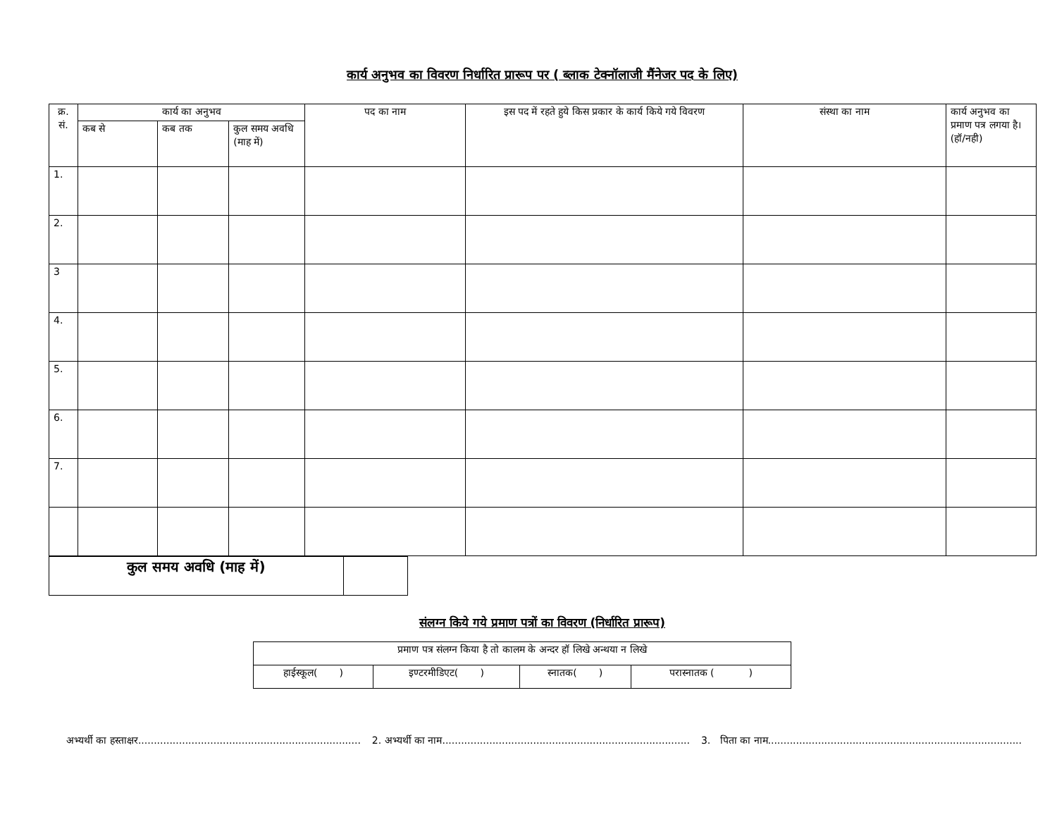कार्य अनुभव का विवरण निर्धारित प्रारूप पर ( ब्लाक टेक्नॉलाजी मैंनेजर पद के लिए)
| क्र. सं. | कार्य का अनुभव | | | पद का नाम | इस पद में रहते हुये किस प्रकार के कार्य किये गये विवरण | संस्था का नाम | कार्य अनुभव का प्रमाण पत्र लगया है। (हॉ/नही) |
| --- | --- | --- | --- | --- | --- | --- | --- |
| | कब से | कब तक | कुल समय अवधि (माह में) | | | | |
| 1. | | | | | | | |
| 2. | | | | | | | |
| 3 | | | | | | | |
| 4. | | | | | | | |
| 5. | | | | | | | |
| 6. | | | | | | | |
| 7. | | | | | | | |
| कुल समय अवधि (माह में) | |
संलग्न किये गये प्रमाण पत्रों का विवरण (निर्धारित प्रारूप)
| प्रमाण पत्र संलग्न किया है तो कालम के अन्दर हॉ लिखे अन्थया न लिखे | | | |
| हाईस्कूल( ) | इण्टरमीडिएट( ) | स्नातक( ) | परास्नातक ( ) |
अभ्यर्थी का हस्ताक्षर....................................................................... 2. अभ्यर्थी का नाम............................................................................... 3. पिता का नाम.................................................................................